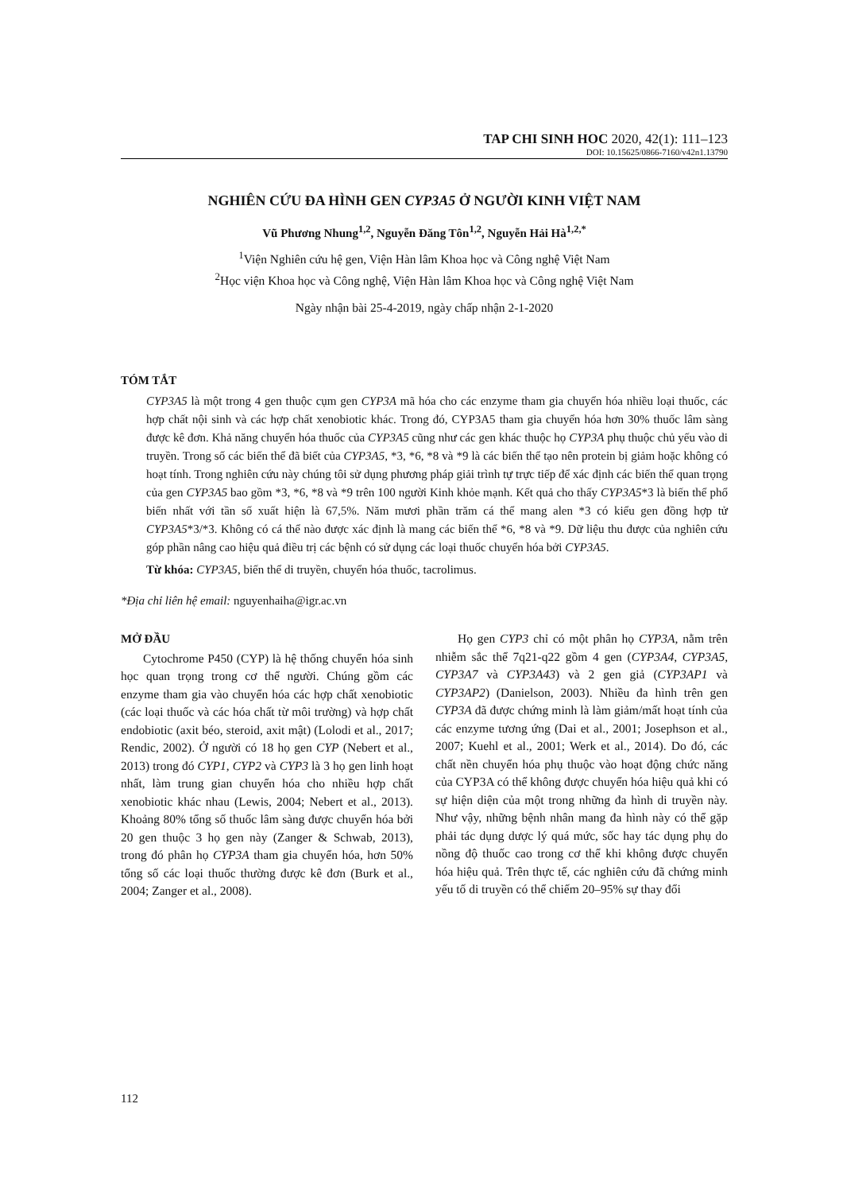TAP CHI SINH HOC 2020, 42(1): 111–123
DOI: 10.15625/0866-7160/v42n1.13790
NGHIÊN CỨU ĐA HÌNH GEN CYP3A5 Ở NGƯỜI KINH VIỆT NAM
Vũ Phương Nhung<sup>1,2</sup>, Nguyễn Đăng Tôn<sup>1,2</sup>, Nguyễn Hải Hà<sup>1,2,*</sup>
<sup>1</sup> Viện Nghiên cứu hệ gen, Viện Hàn lâm Khoa học và Công nghệ Việt Nam
<sup>2</sup>Học viện Khoa học và Công nghệ, Viện Hàn lâm Khoa học và Công nghệ Việt Nam
Ngày nhận bài 25-4-2019, ngày chấp nhận 2-1-2020
TÓM TẮT
CYP3A5 là một trong 4 gen thuộc cụm gen CYP3A mã hóa cho các enzyme tham gia chuyển hóa nhiều loại thuốc, các hợp chất nội sinh và các hợp chất xenobiotic khác. Trong đó, CYP3A5 tham gia chuyển hóa hơn 30% thuốc lâm sàng được kê đơn. Khả năng chuyển hóa thuốc của CYP3A5 cũng như các gen khác thuộc họ CYP3A phụ thuộc chủ yếu vào di truyền. Trong số các biến thể đã biết của CYP3A5, *3, *6, *8 và *9 là các biến thể tạo nên protein bị giảm hoặc không có hoạt tính. Trong nghiên cứu này chúng tôi sử dụng phương pháp giải trình tự trực tiếp để xác định các biến thể quan trọng của gen CYP3A5 bao gồm *3, *6, *8 và *9 trên 100 người Kinh khỏe mạnh. Kết quả cho thấy CYP3A5*3 là biến thể phổ biến nhất với tần số xuất hiện là 67,5%. Năm mươi phần trăm cá thể mang alen *3 có kiểu gen đồng hợp tử CYP3A5*3/*3. Không có cá thể nào được xác định là mang các biến thể *6, *8 và *9. Dữ liệu thu được của nghiên cứu góp phần nâng cao hiệu quả điều trị các bệnh có sử dụng các loại thuốc chuyển hóa bởi CYP3A5.
Từ khóa: CYP3A5, biến thể di truyền, chuyển hóa thuốc, tacrolimus.
*Địa chỉ liên hệ email: nguyenhaiha@igr.ac.vn
MỞ ĐẦU
Cytochrome P450 (CYP) là hệ thống chuyển hóa sinh học quan trọng trong cơ thể người. Chúng gồm các enzyme tham gia vào chuyển hóa các hợp chất xenobiotic (các loại thuốc và các hóa chất từ môi trường) và hợp chất endobiotic (axit béo, steroid, axit mật) (Lolodi et al., 2017; Rendic, 2002). Ở người có 18 họ gen CYP (Nebert et al., 2013) trong đó CYP1, CYP2 và CYP3 là 3 họ gen linh hoạt nhất, làm trung gian chuyển hóa cho nhiều hợp chất xenobiotic khác nhau (Lewis, 2004; Nebert et al., 2013). Khoảng 80% tổng số thuốc lâm sàng được chuyển hóa bởi 20 gen thuộc 3 họ gen này (Zanger & Schwab, 2013), trong đó phân họ CYP3A tham gia chuyển hóa, hơn 50% tổng số các loại thuốc thường được kê đơn (Burk et al., 2004; Zanger et al., 2008).
Họ gen CYP3 chỉ có một phân họ CYP3A, nằm trên nhiễm sắc thể 7q21-q22 gồm 4 gen (CYP3A4, CYP3A5, CYP3A7 và CYP3A43) và 2 gen giả (CYP3AP1 và CYP3AP2) (Danielson, 2003). Nhiều đa hình trên gen CYP3A đã được chứng minh là làm giảm/mất hoạt tính của các enzyme tương ứng (Dai et al., 2001; Josephson et al., 2007; Kuehl et al., 2001; Werk et al., 2014). Do đó, các chất nền chuyển hóa phụ thuộc vào hoạt động chức năng của CYP3A có thể không được chuyển hóa hiệu quả khi có sự hiện diện của một trong những đa hình di truyền này. Như vậy, những bệnh nhân mang đa hình này có thể gặp phải tác dụng dược lý quá mức, sốc hay tác dụng phụ do nồng độ thuốc cao trong cơ thể khi không được chuyển hóa hiệu quả. Trên thực tế, các nghiên cứu đã chứng minh yếu tố di truyền có thể chiếm 20–95% sự thay đổi
112